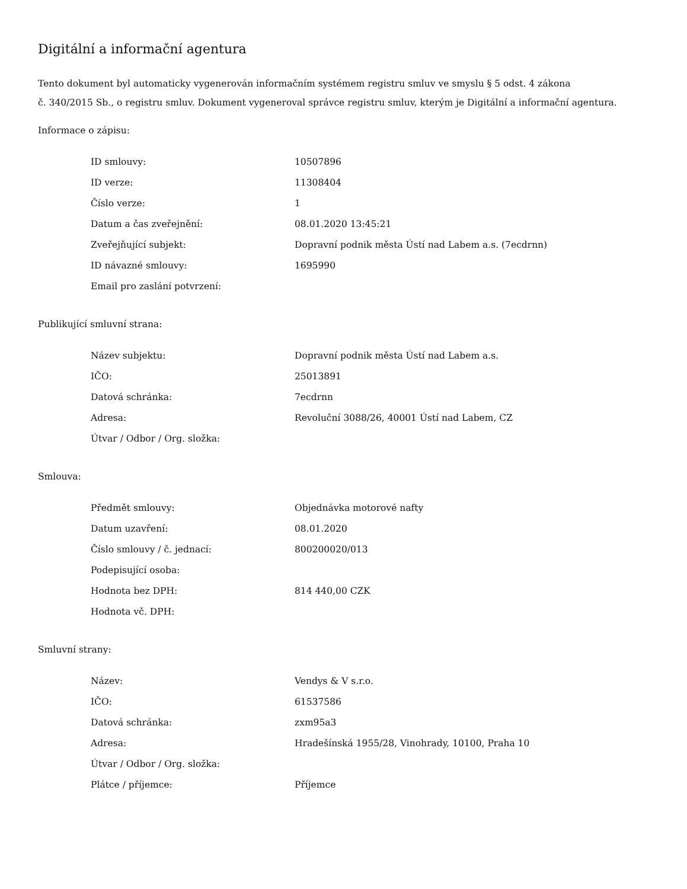Digitální a informační agentura
Tento dokument byl automaticky vygenerován informačním systémem registru smluv ve smyslu § 5 odst. 4 zákona
č. 340/2015 Sb., o registru smluv. Dokument vygeneroval správce registru smluv, kterým je Digitální a informační agentura.
Informace o zápisu:
| ID smlouvy: | 10507896 |
| ID verze: | 11308404 |
| Číslo verze: | 1 |
| Datum a čas zveřejnění: | 08.01.2020 13:45:21 |
| Zveřejňující subjekt: | Dopravní podnik města Ústí nad Labem a.s. (7ecdrnn) |
| ID návazné smlouvy: | 1695990 |
| Email pro zaslání potvrzení: | |
Publikující smluvní strana:
| Název subjektu: | Dopravní podnik města Ústí nad Labem a.s. |
| IČO: | 25013891 |
| Datová schránka: | 7ecdrnn |
| Adresa: | Revoluční 3088/26, 40001 Ústí nad Labem, CZ |
| Útvar / Odbor / Org. složka: | |
Smlouva:
| Předmět smlouvy: | Objednávka motorové nafty |
| Datum uzavření: | 08.01.2020 |
| Číslo smlouvy / č. jednací: | 800200020/013 |
| Podepisující osoba: | |
| Hodnota bez DPH: | 814 440,00 CZK |
| Hodnota vč. DPH: | |
Smluvní strany:
| Název: | Vendys & V s.r.o. |
| IČO: | 61537586 |
| Datová schránka: | zxm95a3 |
| Adresa: | Hradešínská 1955/28, Vinohrady, 10100, Praha 10 |
| Útvar / Odbor / Org. složka: | |
| Plátce / příjemce: | Příjemce |